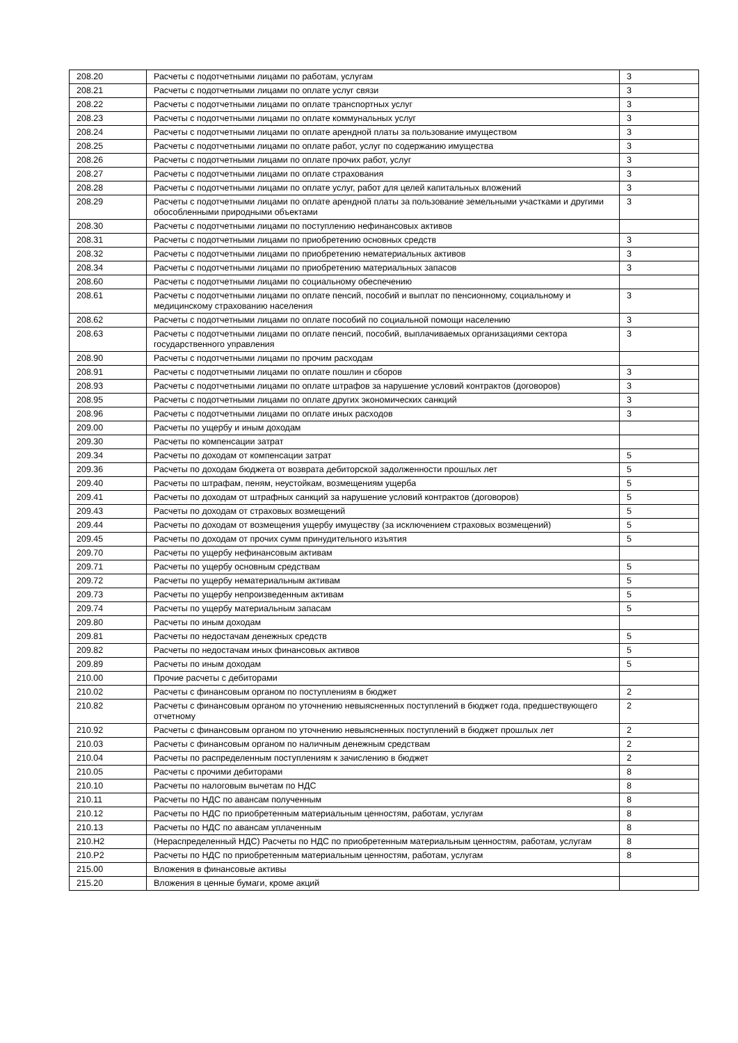| 208.20 | Расчеты с подотчетными лицами по работам, услугам | 3 |
| 208.21 | Расчеты с подотчетными лицами по оплате услуг связи | 3 |
| 208.22 | Расчеты с подотчетными лицами по оплате транспортных услуг | 3 |
| 208.23 | Расчеты с подотчетными лицами по оплате коммунальных услуг | 3 |
| 208.24 | Расчеты с подотчетными лицами по оплате арендной платы за пользование имуществом | 3 |
| 208.25 | Расчеты с подотчетными лицами по оплате работ, услуг по содержанию имущества | 3 |
| 208.26 | Расчеты с подотчетными лицами по оплате прочих работ, услуг | 3 |
| 208.27 | Расчеты с подотчетными лицами по оплате страхования | 3 |
| 208.28 | Расчеты с подотчетными лицами по оплате услуг, работ для целей капитальных вложений | 3 |
| 208.29 | Расчеты с подотчетными лицами по оплате арендной платы за пользование земельными участками и другими обособленными природными объектами | 3 |
| 208.30 | Расчеты с подотчетными лицами по поступлению нефинансовых активов | |
| 208.31 | Расчеты с подотчетными лицами по приобретению основных средств | 3 |
| 208.32 | Расчеты с подотчетными лицами по приобретению нематериальных активов | 3 |
| 208.34 | Расчеты с подотчетными лицами по приобретению материальных запасов | 3 |
| 208.60 | Расчеты с подотчетными лицами по социальному обеспечению | |
| 208.61 | Расчеты с подотчетными лицами по оплате пенсий, пособий и выплат по пенсионному, социальному и медицинскому страхованию населения | 3 |
| 208.62 | Расчеты с подотчетными лицами по оплате пособий по социальной помощи населению | 3 |
| 208.63 | Расчеты с подотчетными лицами по оплате пенсий, пособий, выплачиваемых организациями сектора государственного управления | 3 |
| 208.90 | Расчеты с подотчетными лицами по прочим расходам | |
| 208.91 | Расчеты с подотчетными лицами по оплате пошлин и сборов | 3 |
| 208.93 | Расчеты с подотчетными лицами по оплате штрафов за нарушение условий контрактов (договоров) | 3 |
| 208.95 | Расчеты с подотчетными лицами по оплате других экономических санкций | 3 |
| 208.96 | Расчеты с подотчетными лицами по оплате иных расходов | 3 |
| 209.00 | Расчеты по ущербу и иным доходам | |
| 209.30 | Расчеты по компенсации затрат | |
| 209.34 | Расчеты по доходам от компенсации затрат | 5 |
| 209.36 | Расчеты по доходам бюджета от возврата дебиторской задолженности прошлых лет | 5 |
| 209.40 | Расчеты по штрафам, пеням, неустойкам, возмещениям ущерба | 5 |
| 209.41 | Расчеты по доходам от штрафных санкций за нарушение условий контрактов (договоров) | 5 |
| 209.43 | Расчеты по доходам от страховых возмещений | 5 |
| 209.44 | Расчеты по доходам от возмещения ущербу имуществу (за исключением страховых возмещений) | 5 |
| 209.45 | Расчеты по доходам от прочих сумм принудительного изъятия | 5 |
| 209.70 | Расчеты по ущербу нефинансовым активам | |
| 209.71 | Расчеты по ущербу основным средствам | 5 |
| 209.72 | Расчеты по ущербу нематериальным активам | 5 |
| 209.73 | Расчеты по ущербу непроизведенным активам | 5 |
| 209.74 | Расчеты по ущербу материальным запасам | 5 |
| 209.80 | Расчеты по иным доходам | |
| 209.81 | Расчеты по недостачам денежных средств | 5 |
| 209.82 | Расчеты по недостачам иных финансовых активов | 5 |
| 209.89 | Расчеты по иным доходам | 5 |
| 210.00 | Прочие расчеты с дебиторами | |
| 210.02 | Расчеты с финансовым органом по поступлениям в бюджет | 2 |
| 210.82 | Расчеты с финансовым органом по уточнению невыясненных поступлений в бюджет года, предшествующего отчетному | 2 |
| 210.92 | Расчеты с финансовым органом по уточнению невыясненных поступлений в бюджет прошлых лет | 2 |
| 210.03 | Расчеты с финансовым органом по наличным денежным средствам | 2 |
| 210.04 | Расчеты по распределенным поступлениям к зачислению в бюджет | 2 |
| 210.05 | Расчеты с прочими дебиторами | 8 |
| 210.10 | Расчеты по налоговым вычетам по НДС | 8 |
| 210.11 | Расчеты по НДС по авансам полученным | 8 |
| 210.12 | Расчеты по НДС по приобретенным материальным ценностям, работам, услугам | 8 |
| 210.13 | Расчеты по НДС по авансам уплаченным | 8 |
| 210.Н2 | (Нераспределенный НДС) Расчеты по НДС по приобретенным материальным ценностям, работам, услугам | 8 |
| 210.Р2 | Расчеты по НДС по приобретенным материальным ценностям, работам, услугам | 8 |
| 215.00 | Вложения в финансовые активы | |
| 215.20 | Вложения в ценные бумаги, кроме акций | |